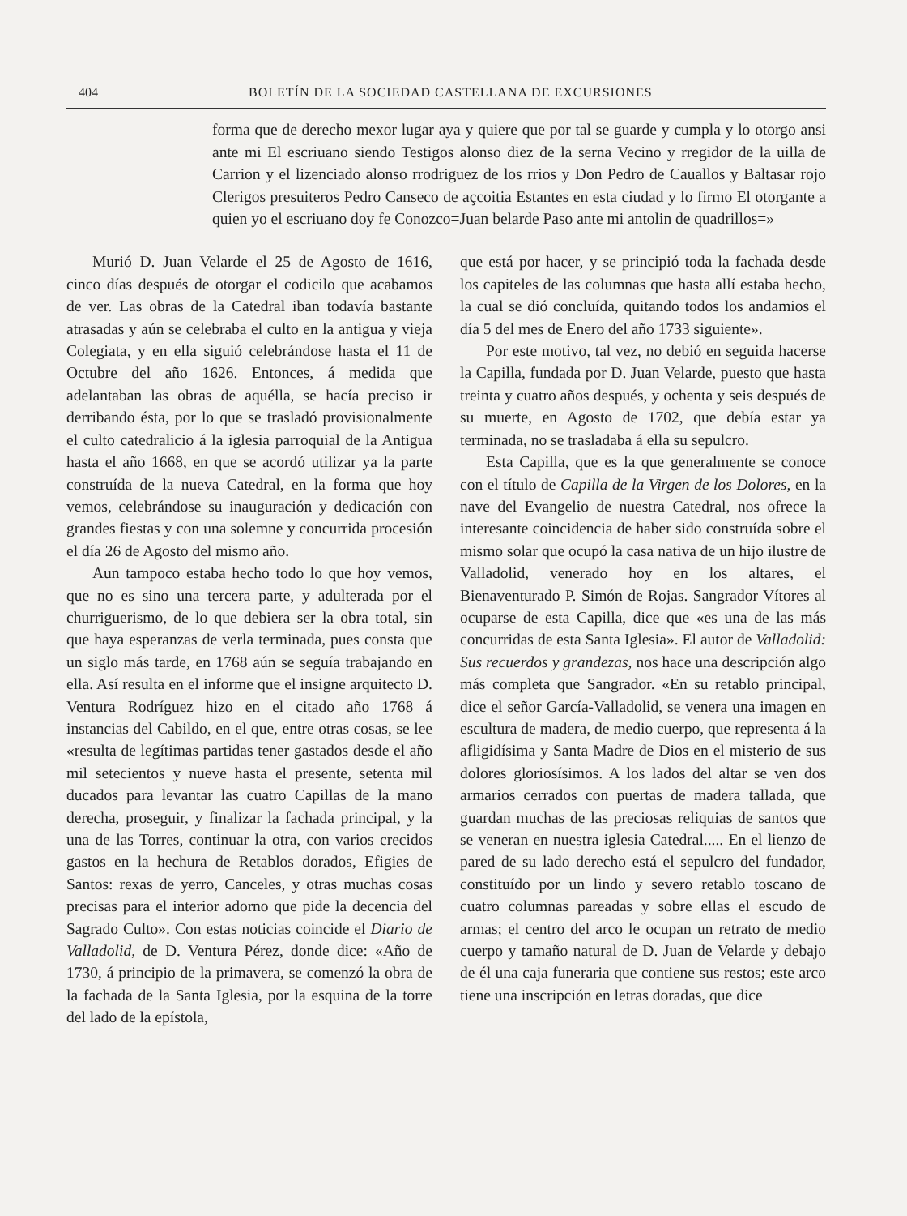404 BOLETÍN DE LA SOCIEDAD CASTELLANA DE EXCURSIONES
forma que de derecho mexor lugar aya y quiere que por tal se guarde y cumpla y lo otorgo ansi ante mi El escriuano siendo Testigos alonso diez de la serna Vecino y rregidor de la uilla de Carrion y el lizenciado alonso rrodriguez de los rrios y Don Pedro de Cauallos y Baltasar rojo Clerigos presuiteros Pedro Canseco de açcoitia Estantes en esta ciudad y lo firmo El otorgante a quien yo el escriuano doy fe Conozco=Juan belarde Paso ante mi antolin de quadrillos=»
Murió D. Juan Velarde el 25 de Agosto de 1616, cinco días después de otorgar el codicilo que acabamos de ver. Las obras de la Catedral iban todavía bastante atrasadas y aún se celebraba el culto en la antigua y vieja Colegiata, y en ella siguió celebrándose hasta el 11 de Octubre del año 1626. Entonces, á medida que adelantaban las obras de aquélla, se hacía preciso ir derribando ésta, por lo que se trasladó provisionalmente el culto catedralicio á la iglesia parroquial de la Antigua hasta el año 1668, en que se acordó utilizar ya la parte construída de la nueva Catedral, en la forma que hoy vemos, celebrándose su inauguración y dedicación con grandes fiestas y con una solemne y concurrida procesión el día 26 de Agosto del mismo año.
Aun tampoco estaba hecho todo lo que hoy vemos, que no es sino una tercera parte, y adulterada por el churriguerismo, de lo que debiera ser la obra total, sin que haya esperanzas de verla terminada, pues consta que un siglo más tarde, en 1768 aún se seguía trabajando en ella. Así resulta en el informe que el insigne arquitecto D. Ventura Rodríguez hizo en el citado año 1768 á instancias del Cabildo, en el que, entre otras cosas, se lee «resulta de legítimas partidas tener gastados desde el año mil setecientos y nueve hasta el presente, setenta mil ducados para levantar las cuatro Capillas de la mano derecha, proseguir, y finalizar la fachada principal, y la una de las Torres, continuar la otra, con varios crecidos gastos en la hechura de Retablos dorados, Efigies de Santos: rexas de yerro, Canceles, y otras muchas cosas precisas para el interior adorno que pide la decencia del Sagrado Culto». Con estas noticias coincide el Diario de Valladolid, de D. Ventura Pérez, donde dice: «Año de 1730, á principio de la primavera, se comenzó la obra de la fachada de la Santa Iglesia, por la esquina de la torre del lado de la epístola,
que está por hacer, y se principió toda la fachada desde los capiteles de las columnas que hasta allí estaba hecho, la cual se dió concluída, quitando todos los andamios el día 5 del mes de Enero del año 1733 siguiente».
Por este motivo, tal vez, no debió en seguida hacerse la Capilla, fundada por D. Juan Velarde, puesto que hasta treinta y cuatro años después, y ochenta y seis después de su muerte, en Agosto de 1702, que debía estar ya terminada, no se trasladaba á ella su sepulcro.
Esta Capilla, que es la que generalmente se conoce con el título de Capilla de la Virgen de los Dolores, en la nave del Evangelio de nuestra Catedral, nos ofrece la interesante coincidencia de haber sido construída sobre el mismo solar que ocupó la casa nativa de un hijo ilustre de Valladolid, venerado hoy en los altares, el Bienaventurado P. Simón de Rojas. Sangrador Vítores al ocuparse de esta Capilla, dice que «es una de las más concurridas de esta Santa Iglesia». El autor de Valladolid: Sus recuerdos y grandezas, nos hace una descripción algo más completa que Sangrador. «En su retablo principal, dice el señor García-Valladolid, se venera una imagen en escultura de madera, de medio cuerpo, que representa á la afligidísima y Santa Madre de Dios en el misterio de sus dolores gloriosísimos. A los lados del altar se ven dos armarios cerrados con puertas de madera tallada, que guardan muchas de las preciosas reliquias de santos que se veneran en nuestra iglesia Catedral..... En el lienzo de pared de su lado derecho está el sepulcro del fundador, constituído por un lindo y severo retablo toscano de cuatro columnas pareadas y sobre ellas el escudo de armas; el centro del arco le ocupan un retrato de medio cuerpo y tamaño natural de D. Juan de Velarde y debajo de él una caja funeraria que contiene sus restos; este arco tiene una inscripción en letras doradas, que dice